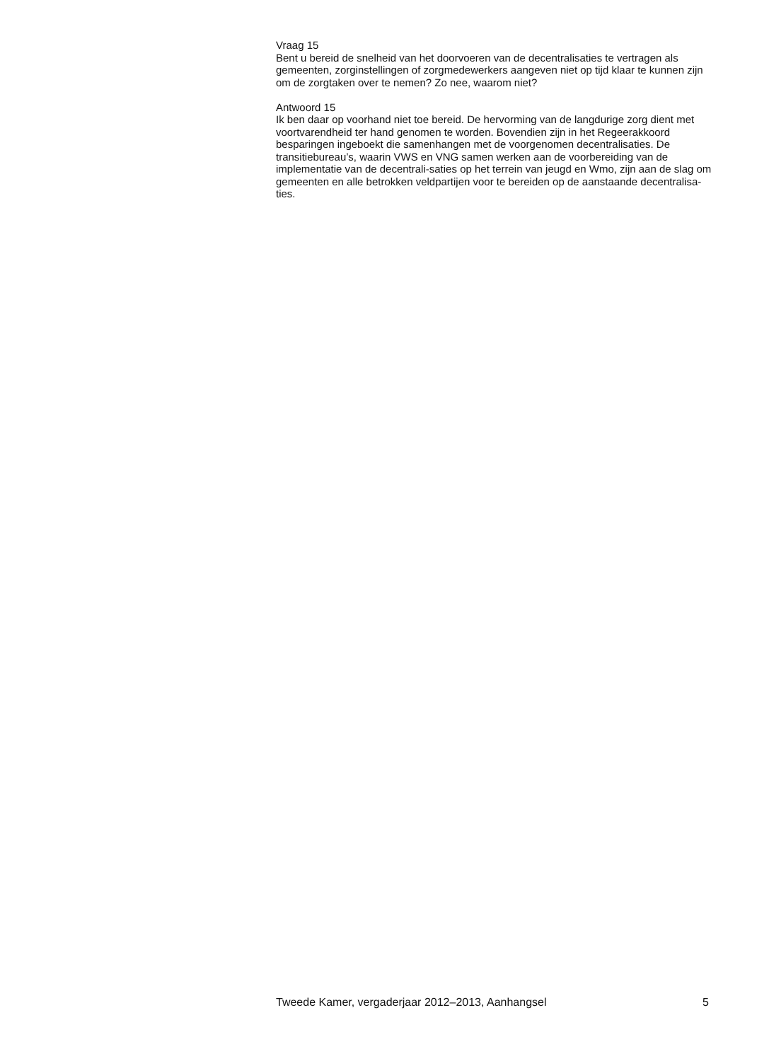Vraag 15
Bent u bereid de snelheid van het doorvoeren van de decentralisaties te vertragen als gemeenten, zorginstellingen of zorgmedewerkers aangeven niet op tijd klaar te kunnen zijn om de zorgtaken over te nemen? Zo nee, waarom niet?
Antwoord 15
Ik ben daar op voorhand niet toe bereid. De hervorming van de langdurige zorg dient met voortvarendheid ter hand genomen te worden. Bovendien zijn in het Regeerakkoord besparingen ingeboekt die samenhangen met de voorgenomen decentralisaties. De transitiebureau’s, waarin VWS en VNG samen werken aan de voorbereiding van de implementatie van de decentrali-saties op het terrein van jeugd en Wmo, zijn aan de slag om gemeenten en alle betrokken veldpartijen voor te bereiden op de aanstaande decentralisa-ties.
Tweede Kamer, vergaderjaar 2012–2013, Aanhangsel 5